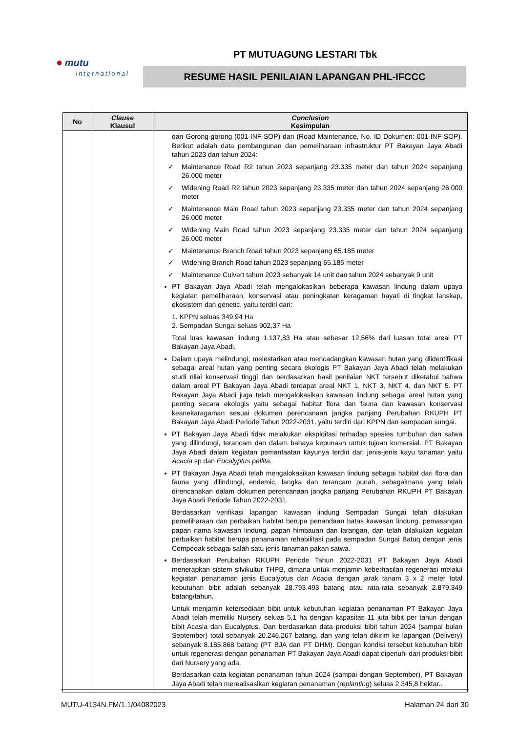● mutu
international
PT MUTUAGUNG LESTARI Tbk
RESUME HASIL PENILAIAN LAPANGAN PHL-IFCCC
| No | Clause Klausul | Conclusion Kesimpulan |
| --- | --- | --- |
| | | dan Gorong-gorong (001-INF-SOP) dan (Road Maintenance, No. ID Dokumen: 001-INF-SOP). Berikut adalah data pembangunan dan pemeliharaan infrastruktur PT Bakayan Jaya Abadi tahun 2023 dan tahun 2024: ✓ Maintenance Road R2 tahun 2023 sepanjang 23.335 meter dan tahun 2024 sepanjang 26.000 meter ✓ Widening Road R2 tahun 2023 sepanjang 23.335 meter dan tahun 2024 sepanjang 26.000 meter ✓ Maintenance Main Road tahun 2023 sepanjang 23.335 meter dan tahun 2024 sepanjang 26.000 meter ✓ Widening Main Road tahun 2023 sepanjang 23.335 meter dan tahun 2024 sepanjang 26.000 meter ✓ Maintenance Branch Road tahun 2023 sepanjang 65.185 meter ✓ Widening Branch Road tahun 2023 sepanjang 65.185 meter ✓ Maintenance Culvert tahun 2023 sebanyak 14 unit dan tahun 2024 sebanyak 9 unit PT Bakayan Jaya Abadi telah mengalokasikan beberapa kawasan lindung dalam upaya kegiatan pemeliharaan, konservasi atau peningkatan keragaman hayati di tingkat lanskap, ekosistem dan genetic, yaitu terdiri dari: 1. KPPN seluas 349,94 Ha 2. Sempadan Sungai seluas 902,37 Ha Total luas kawasan lindung 1.137,83 Ha atau sebesar 12,56% dari luasan total areal PT Bakayan Jaya Abadi. Dalam upaya melindungi, melestarikan atau mencadangkan kawasan hutan yang diidentifikasi sebagai areal hutan yang penting secara ekologis PT Bakayan Jaya Abadi telah melakukan studi nilai konservasi tinggi dan berdasarkan hasil penilaian NKT tersebut diketahui bahwa dalam areal PT Bakayan Jaya Abadi terdapat areal NKT 1, NKT 3, NKT 4, dan NKT 5. PT Bakayan Jaya Abadi juga telah mengalokasikan kawasan lindung sebagai areal hutan yang penting secara ekologis yaitu sebagai habitat flora dan fauna dan kawasan konservasi keanekaragaman sesuai dokumen perencanaan jangka panjang Perubahan RKUPH PT Bakayan Jaya Abadi Periode Tahun 2022-2031, yaitu terdiri dari KPPN dan sempadan sungai. PT Bakayan Jaya Abadi tidak melakukan eksploitasi terhadap spesies tumbuhan dan satwa yang dilindungi, terancam dan dalam bahaya kepunaan untuk tujuan komersial. PT Bakayan Jaya Abadi dalam kegiatan pemanfaatan kayunya terdiri dari jenis-jenis kayu tanaman yaitu Acacia sp dan Eucalyptus pellita . PT Bakayan Jaya Abadi telah mengalokasikan kawasan lindung sebagai habitat dari flora dan fauna yang dilindungi, endemic, langka dan terancam punah, sebagaimana yang telah direncanakan dalam dokumen perencanaan jangka panjang Perubahan RKUPH PT Bakayan Jaya Abadi Periode Tahun 2022-2031. Berdasarkan verifikasi lapangan kawasan lindung Sempadan Sungai telah dilakukan pemeliharaan dan perbaikan habitat berupa penandaan batas kawasan lindung, pemasangan papan nama kawasan lindung, papan himbauan dan larangan, dan telah dilakukan kegiatan perbaikan habitat berupa penanaman rehabilitasi pada sempadan Sungai Batuq dengan jenis Cempedak sebagai salah satu jenis tanaman pakan satwa. Berdasarkan Perubahan RKUPH Periode Tahun 2022-2031 PT Bakayan Jaya Abadi menerapkan sistem silvikultur THPB, dimana untuk menjamin keberhasilan regenerasi melalui kegiatan penanaman jenis Eucalyptus dan Acacia dengan jarak tanam 3 x 2 meter total kebutuhan bibit adalah sebanyak 28.793.493 batang atau rata-rata sebanyak 2.879.349 batang/tahun. Untuk menjamin ketersediaan bibit untuk kebutuhan kegiatan penanaman PT Bakayan Jaya Abadi telah memiliki Nursery seluas 5,1 ha dengan kapasitas 11 juta bibit per tahun dengan bibit Acasia dan Eucalyptus. Dan berdasarkan data produksi bibit tahun 2024 (sampai bulan September) total sebanyak 20.246.267 batang, dan yang telah dikirim ke lapangan (Delivery) sebanyak 8.185.868 batang (PT BJA dan PT DHM). Dengan kondisi tersebut kebutuhan bibit untuk regenerasi dengan penanaman PT Bakayan Jaya Abadi dapat dipenuhi dari produksi bibit dari Nursery yang ada. Berdasarkan data kegiatan penanaman tahun 2024 (sampai dengan September), PT Bakayan Jaya Abadi telah merealisasikan kegiatan penanaman (r eplanting ) seluas 2.345,8 hektar.. |
MUTU-4134N.FM/1.1/04082023 Halaman 24 dari 30